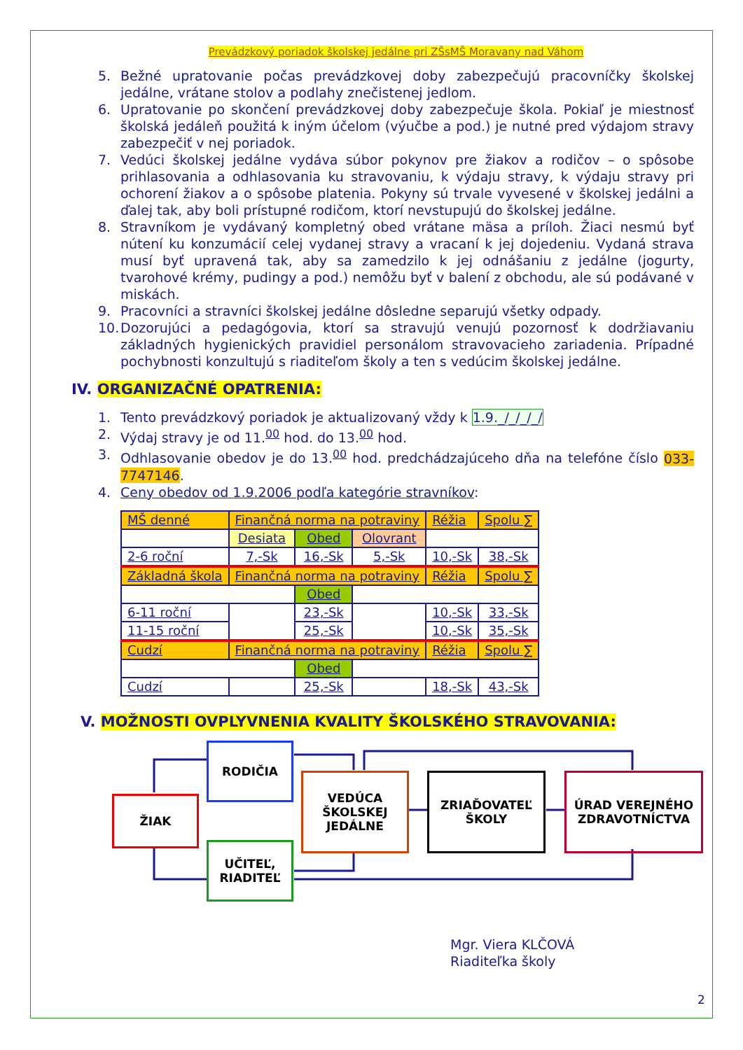Prevádzkový poriadok školskej jedálne pri ZŠsMŠ Moravany nad Váhom
5. Bežné upratovanie počas prevádzkovej doby zabezpečujú pracovníčky školskej jedálne, vrátane stolov a podlahy znečistenej jedlom.
6. Upratovanie po skončení prevádzkovej doby zabezpečuje škola. Pokiaľ je miestnosť školská jedáleň použitá k iným účelom (výučbe a pod.) je nutné pred výdajom stravy zabezpečiť v nej poriadok.
7. Vedúci školskej jedálne vydáva súbor pokynov pre žiakov a rodičov – o spôsobe prihlasovania a odhlasovania ku stravovaniu, k výdaju stravy, k výdaju stravy pri ochorení žiakov a o spôsobe platenia. Pokyny sú trvale vyvesené v školskej jedálni a ďalej tak, aby boli prístupné rodičom, ktorí nevstupujú do školskej jedálne.
8. Stravníkom je vydávaný kompletný obed vrátane mäsa a príloh. Žiaci nesmú byť nútení ku konzumácií celej vydanej stravy a vracaní k jej dojedeniu. Vydaná strava musí byť upravená tak, aby sa zamedzilo k jej odnášaniu z jedálne (jogurty, tvarohové krémy, pudingy a pod.) nemôžu byť v balení z obchodu, ale sú podávané v miskách.
9. Pracovníci a stravníci školskej jedálne dôsledne separujú všetky odpady.
10. Dozorujúci a pedagógovia, ktorí sa stravujú venujú pozornosť k dodržiavaniu základných hygienických pravidiel personálom stravovacieho zariadenia. Prípadné pochybnosti konzultujú s riaditeľom školy a ten s vedúcim školskej jedálne.
IV. ORGANIZAČNÉ OPATRENIA:
1. Tento prevádzkový poriadok je aktualizovaný vždy k 1.9._/_/_/_/
2. Výdaj stravy je od 11.<sup>00</sup> hod. do 13.<sup>00</sup> hod.
3. Odhlasovanie obedov je do 13.<sup>00</sup> hod. predchádzajúceho dňa na telefóne číslo 033-7747146.
4. Ceny obedov od 1.9.2006 podľa kategórie stravníkov:
| MŠ denné | Finančná norma na potraviny | | | Réžia | Spolu ∑ |
| | Desiata | Obed | Olovrant | | |
| 2-6 roční | 7,-Sk | 16,-Sk | 5,-Sk | 10,-Sk | 38,-Sk |
| Základná škola | Finančná norma na potraviny | | | Réžia | Spolu ∑ |
| | | Obed | | | |
| 6-11 roční | | 23,-Sk | | 10,-Sk | 33,-Sk |
| 11-15 roční | | 25,-Sk | | 10,-Sk | 35,-Sk |
| Cudzí | Finančná norma na potraviny | | | Réžia | Spolu ∑ |
| | | Obed | | | |
| Cudzí | | 25,-Sk | | 18,-Sk | 43,-Sk |
V. MOŽNOSTI OVPLYVNENIA KVALITY ŠKOLSKÉHO STRAVOVANIA:
RODIČIA
ŽIAK
UČITEĽ,
RIADITEĽ
VEDÚCA
ŠKOLSKEJ
JEDÁLNE
ZRIAĎOVATEĽ
ŠKOLY
ÚRAD VEREJNÉHO
ZDRAVOTNÍCTVA
Mgr. Viera KLČOVÁ
Riaditeľka školy
2